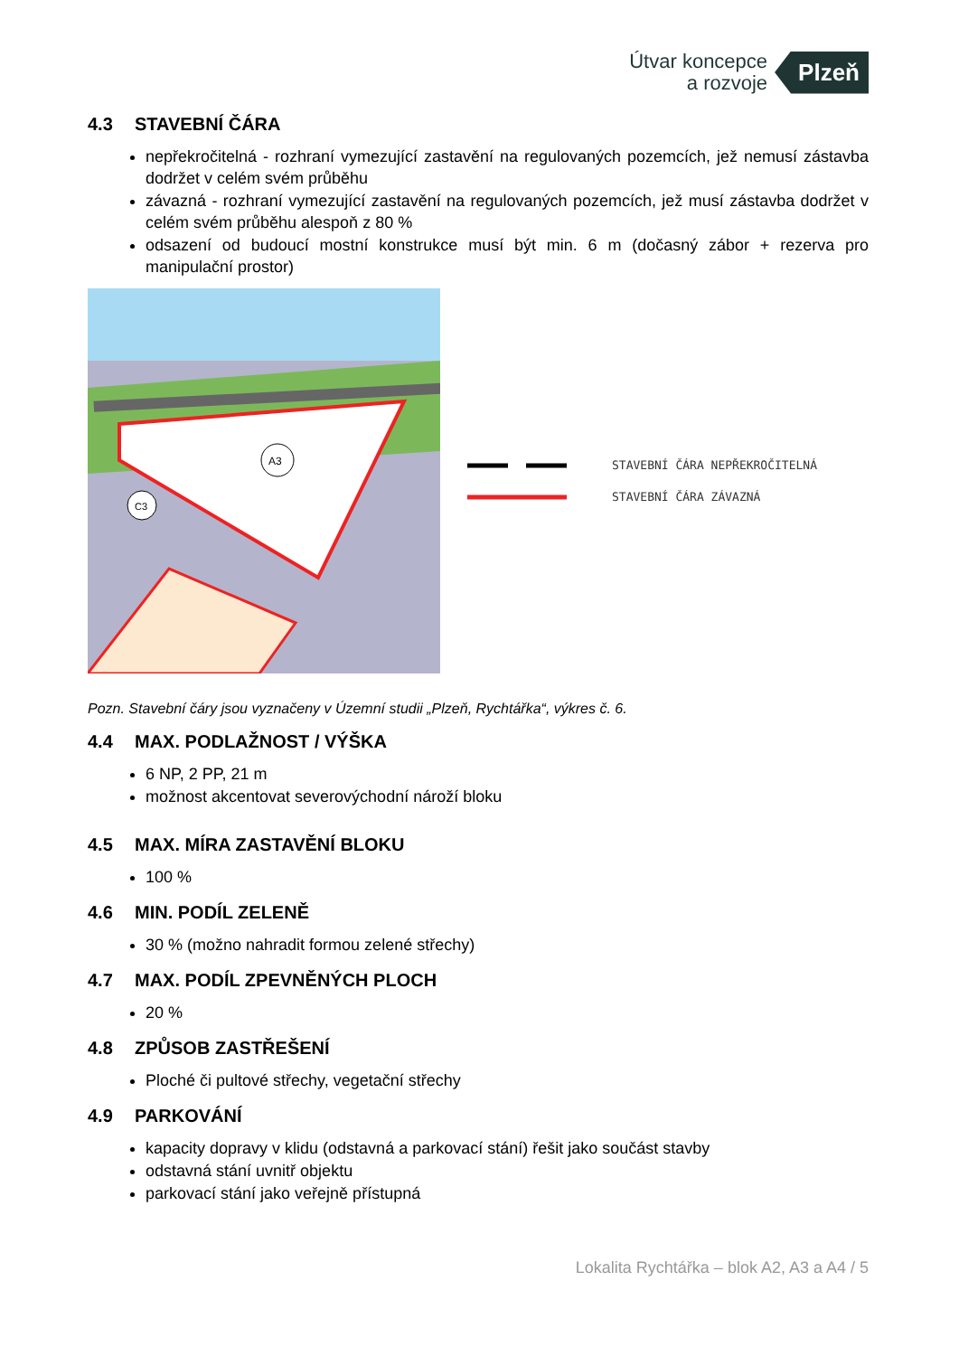Útvar koncepce
a rozvoje
Plzeň
4.3 STAVEBNÍ ČÁRA
nepřekročitelná - rozhraní vymezující zastavění na regulovaných pozemcích, jež nemusí zástavba dodržet v celém svém průběhu
závazná - rozhraní vymezující zastavění na regulovaných pozemcích, jež musí zástavba dodržet v celém svém průběhu alespoň z 80 %
odsazení od budoucí mostní konstrukce musí být min. 6 m (dočasný zábor + rezerva pro manipulační prostor)
A3
C3
STAVEBNÍ ČÁRA NEPŘEKROČITELNÁ
STAVEBNÍ ČÁRA ZÁVAZNÁ
Pozn. Stavební čáry jsou vyznačeny v Územní studii „Plzeň, Rychtářka“, výkres č. 6.
4.4 MAX. PODLAŽNOST / VÝŠKA
6 NP, 2 PP, 21 m
možnost akcentovat severovýchodní nároží bloku
4.5 MAX. MÍRA ZASTAVĚNÍ BLOKU
100 %
4.6 MIN. PODÍL ZELENĚ
30 % (možno nahradit formou zelené střechy)
4.7 MAX. PODÍL ZPEVNĚNÝCH PLOCH
20 %
4.8 ZPŮSOB ZASTŘEŠENÍ
Ploché či pultové střechy, vegetační střechy
4.9 PARKOVÁNÍ
kapacity dopravy v klidu (odstavná a parkovací stání) řešit jako součást stavby
odstavná stání uvnitř objektu
parkovací stání jako veřejně přístupná
Lokalita Rychtářka – blok A2, A3 a A4 / 5